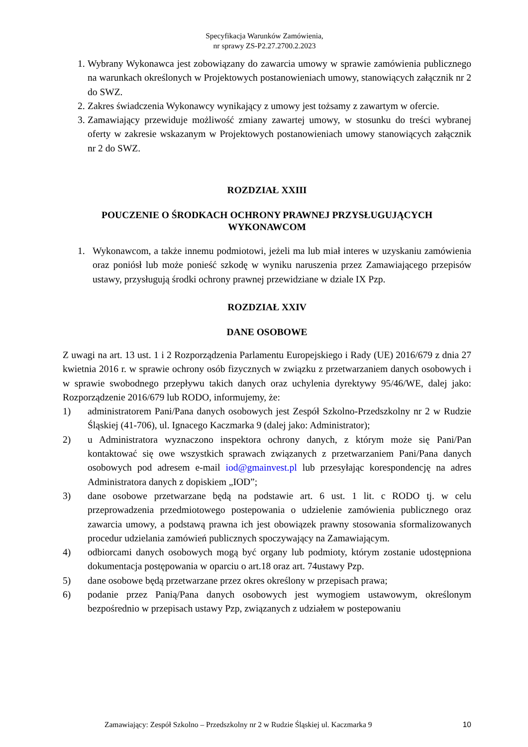Specyfikacja Warunków Zamówienia,
nr sprawy ZS-P2.27.2700.2.2023
1. Wybrany Wykonawca jest zobowiązany do zawarcia umowy w sprawie zamówienia publicznego na warunkach określonych w Projektowych postanowieniach umowy, stanowiących załącznik nr 2 do SWZ.
2. Zakres świadczenia Wykonawcy wynikający z umowy jest tożsamy z zawartym w ofercie.
3. Zamawiający przewiduje możliwość zmiany zawartej umowy, w stosunku do treści wybranej oferty w zakresie wskazanym w Projektowych postanowieniach umowy stanowiących załącznik nr 2 do SWZ.
ROZDZIAŁ XXIII
POUCZENIE O ŚRODKACH OCHRONY PRAWNEJ PRZYSŁUGUJĄCYCH WYKONAWCOM
1. Wykonawcom, a także innemu podmiotowi, jeżeli ma lub miał interes w uzyskaniu zamówienia oraz poniósł lub może ponieść szkodę w wyniku naruszenia przez Zamawiającego przepisów ustawy, przysługują środki ochrony prawnej przewidziane w dziale IX Pzp.
ROZDZIAŁ XXIV
DANE OSOBOWE
Z uwagi na art. 13 ust. 1 i 2 Rozporządzenia Parlamentu Europejskiego i Rady (UE) 2016/679 z dnia 27 kwietnia 2016 r. w sprawie ochrony osób fizycznych w związku z przetwarzaniem danych osobowych i w sprawie swobodnego przepływu takich danych oraz uchylenia dyrektywy 95/46/WE, dalej jako: Rozporządzenie 2016/679 lub RODO, informujemy, że:
1) administratorem Pani/Pana danych osobowych jest Zespół Szkolno-Przedszkolny nr 2 w Rudzie Śląskiej (41-706), ul. Ignacego Kaczmarka 9 (dalej jako: Administrator);
2) u Administratora wyznaczono inspektora ochrony danych, z którym może się Pani/Pan kontaktować się owe wszystkich sprawach związanych z przetwarzaniem Pani/Pana danych osobowych pod adresem e-mail iod@gmainvest.pl lub przesyłając korespondencję na adres Administratora danych z dopiskiem „IOD”;
3) dane osobowe przetwarzane będą na podstawie art. 6 ust. 1 lit. c RODO tj. w celu przeprowadzenia przedmiotowego postepowania o udzielenie zamówienia publicznego oraz zawarcia umowy, a podstawą prawna ich jest obowiązek prawny stosowania sformalizowanych procedur udzielania zamówień publicznych spoczywający na Zamawiającym.
4) odbiorcami danych osobowych mogą być organy lub podmioty, którym zostanie udostępniona dokumentacja postępowania w oparciu o art.18 oraz art. 74ustawy Pzp.
5) dane osobowe będą przetwarzane przez okres określony w przepisach prawa;
6) podanie przez Panią/Pana danych osobowych jest wymogiem ustawowym, określonym bezpośrednio w przepisach ustawy Pzp, związanych z udziałem w postepowaniu
Zamawiający: Zespół Szkolno – Przedszkolny nr 2 w Rudzie Śląskiej ul. Kaczmarka 9 10